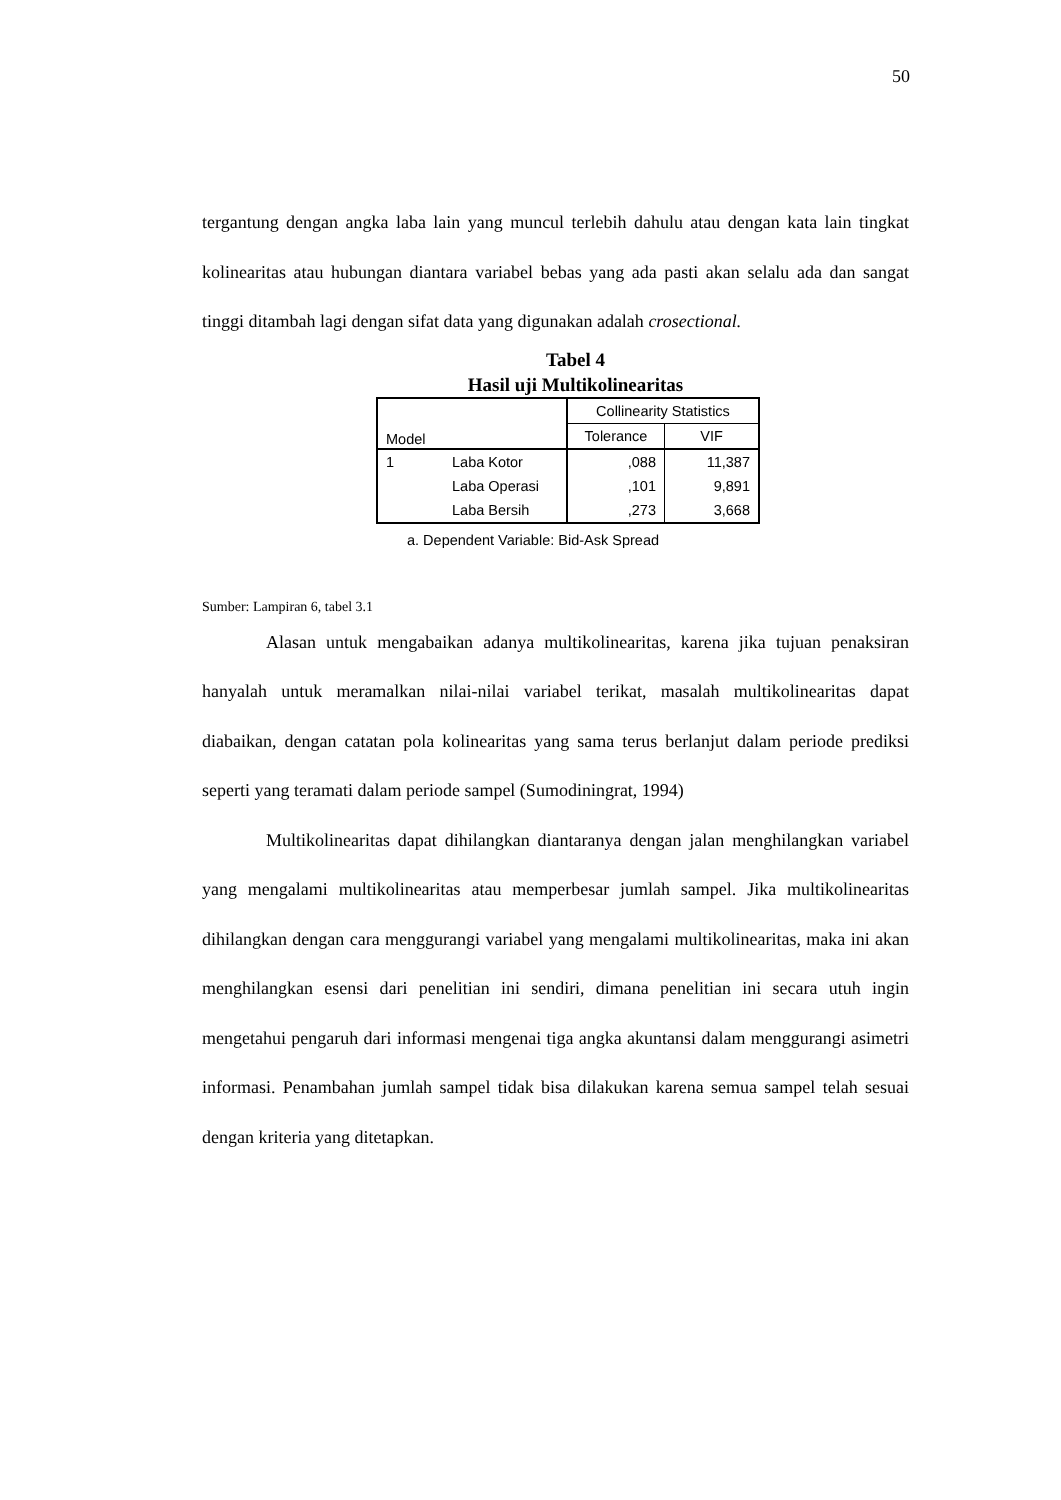50
tergantung dengan angka laba lain yang muncul terlebih dahulu atau dengan kata lain tingkat kolinearitas atau hubungan diantara variabel bebas yang ada pasti akan selalu ada dan sangat tinggi ditambah lagi dengan sifat data yang digunakan adalah crosectional.
Tabel 4
Hasil uji Multikolinearitas
| Model | | Collinearity Statistics | |
| | | Tolerance | VIF |
| 1 | Laba Kotor | ,088 | 11,387 |
| | Laba Operasi | ,101 | 9,891 |
| | Laba Bersih | ,273 | 3,668 |
a. Dependent Variable: Bid-Ask Spread
Sumber: Lampiran 6, tabel 3.1
Alasan untuk mengabaikan adanya multikolinearitas, karena jika tujuan penaksiran hanyalah untuk meramalkan nilai-nilai variabel terikat, masalah multikolinearitas dapat diabaikan, dengan catatan pola kolinearitas yang sama terus berlanjut dalam periode prediksi seperti yang teramati dalam periode sampel (Sumodiningrat, 1994)
Multikolinearitas dapat dihilangkan diantaranya dengan jalan menghilangkan variabel yang mengalami multikolinearitas atau memperbesar jumlah sampel. Jika multikolinearitas dihilangkan dengan cara menggurangi variabel yang mengalami multikolinearitas, maka ini akan menghilangkan esensi dari penelitian ini sendiri, dimana penelitian ini secara utuh ingin mengetahui pengaruh dari informasi mengenai tiga angka akuntansi dalam menggurangi asimetri informasi. Penambahan jumlah sampel tidak bisa dilakukan karena semua sampel telah sesuai dengan kriteria yang ditetapkan.